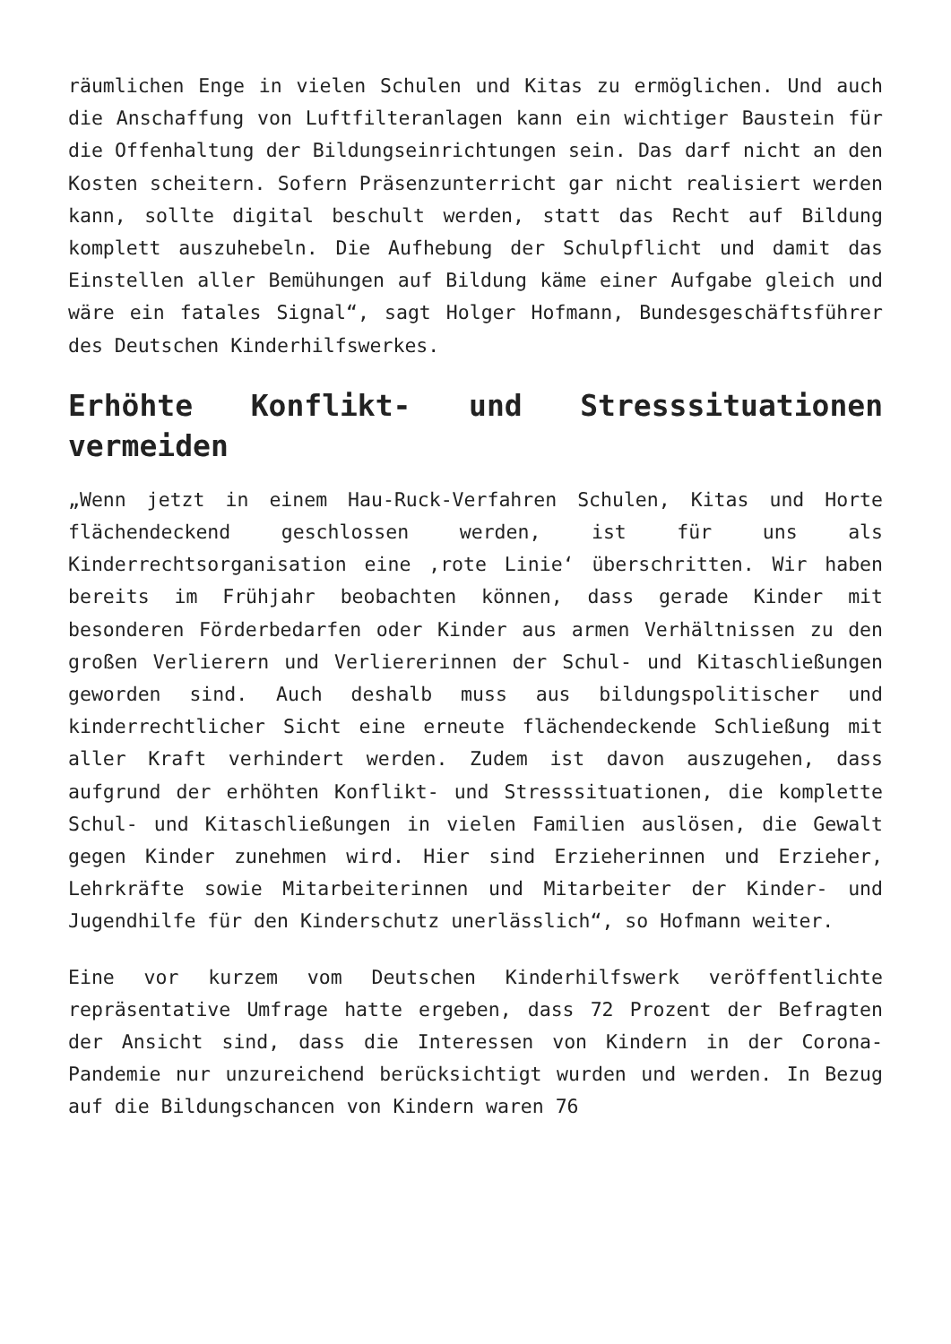räumlichen Enge in vielen Schulen und Kitas zu ermöglichen. Und auch die Anschaffung von Luftfilteranlagen kann ein wichtiger Baustein für die Offenhaltung der Bildungseinrichtungen sein. Das darf nicht an den Kosten scheitern. Sofern Präsenzunterricht gar nicht realisiert werden kann, sollte digital beschult werden, statt das Recht auf Bildung komplett auszuhebeln. Die Aufhebung der Schulpflicht und damit das Einstellen aller Bemühungen auf Bildung käme einer Aufgabe gleich und wäre ein fatales Signal“, sagt Holger Hofmann, Bundesgeschäftsführer des Deutschen Kinderhilfswerkes.
Erhöhte Konflikt- und Stresssituationen vermeiden
„Wenn jetzt in einem Hau-Ruck-Verfahren Schulen, Kitas und Horte flächendeckend geschlossen werden, ist für uns als Kinderrechtsorganisation eine ‚rote Linie‘ überschritten. Wir haben bereits im Frühjahr beobachten können, dass gerade Kinder mit besonderen Förderbedarfen oder Kinder aus armen Verhältnissen zu den großen Verlierern und Verliererinnen der Schul- und Kitaschließungen geworden sind. Auch deshalb muss aus bildungspolitischer und kinderrechtlicher Sicht eine erneute flächendeckende Schließung mit aller Kraft verhindert werden. Zudem ist davon auszugehen, dass aufgrund der erhöhten Konflikt- und Stresssituationen, die komplette Schul- und Kitaschließungen in vielen Familien auslösen, die Gewalt gegen Kinder zunehmen wird. Hier sind Erzieherinnen und Erzieher, Lehrkräfte sowie Mitarbeiterinnen und Mitarbeiter der Kinder- und Jugendhilfe für den Kinderschutz unerlässlich“, so Hofmann weiter.
Eine vor kurzem vom Deutschen Kinderhilfswerk veröffentlichte repräsentative Umfrage hatte ergeben, dass 72 Prozent der Befragten der Ansicht sind, dass die Interessen von Kindern in der Corona-Pandemie nur unzureichend berücksichtigt wurden und werden. In Bezug auf die Bildungschancen von Kindern waren 76